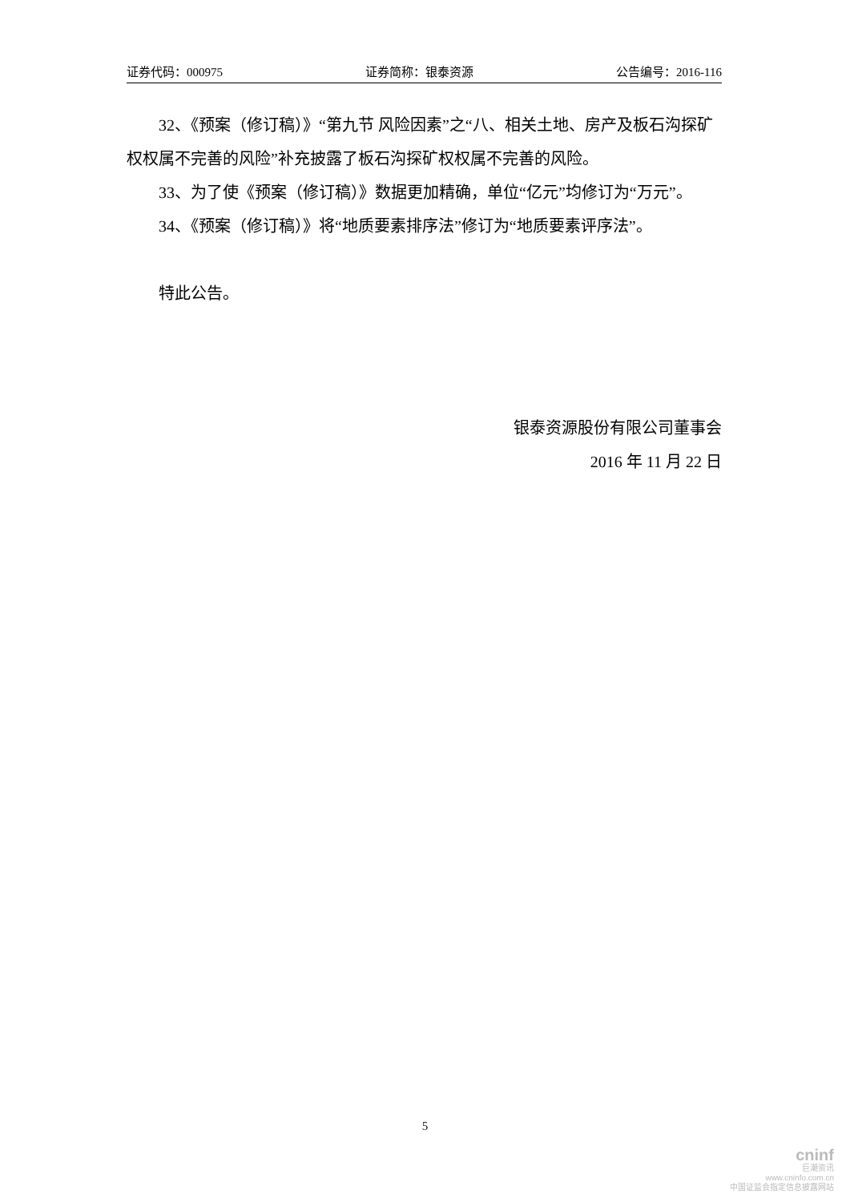证券代码：000975 证券简称：银泰资源 公告编号：2016-116
32、《预案（修订稿）》“第九节 风险因素”之“八、相关土地、房产及板石沟探矿权权属不完善的风险”补充披露了板石沟探矿权权属不完善的风险。
33、为了使《预案（修订稿）》数据更加精确，单位“亿元”均修订为“万元”。
34、《预案（修订稿）》将“地质要素排序法”修订为“地质要素评序法”。
特此公告。
银泰资源股份有限公司董事会
2016 年 11 月 22 日
5
cninf
巨潮资讯
www.cninfo.com.cn
中国证监会指定信息披露网站